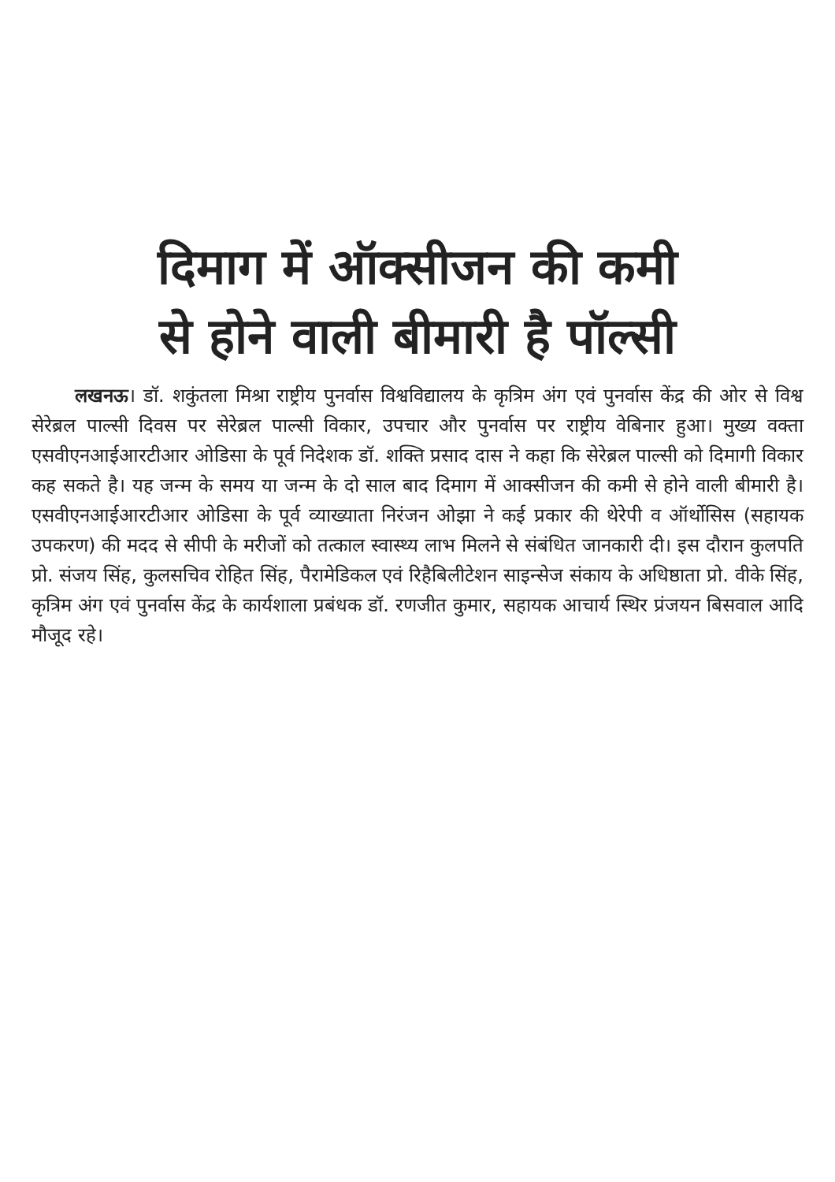दिमाग में ऑक्सीजन की कमी
से होने वाली बीमारी है पॉल्सी
लखनऊ। डॉ. शकुंतला मिश्रा राष्ट्रीय पुनर्वास विश्वविद्यालय के कृत्रिम अंग एवं पुनर्वास केंद्र की ओर से विश्व सेरेब्रल पाल्सी दिवस पर सेरेब्रल पाल्सी विकार, उपचार और पुनर्वास पर राष्ट्रीय वेबिनार हुआ। मुख्य वक्ता एसवीएनआईआरटीआर ओडिसा के पूर्व निदेशक डॉ. शक्ति प्रसाद दास ने कहा कि सेरेब्रल पाल्सी को दिमागी विकार कह सकते है। यह जन्म के समय या जन्म के दो साल बाद दिमाग में आक्सीजन की कमी से होने वाली बीमारी है। एसवीएनआईआरटीआर ओडिसा के पूर्व व्याख्याता निरंजन ओझा ने कई प्रकार की थेरेपी व ऑर्थोसिस (सहायक उपकरण) की मदद से सीपी के मरीजों को तत्काल स्वास्थ्य लाभ मिलने से संबंधित जानकारी दी। इस दौरान कुलपति प्रो. संजय सिंह, कुलसचिव रोहित सिंह, पैरामेडिकल एवं रिहैबिलीटेशन साइन्सेज संकाय के अधिष्ठाता प्रो. वीके सिंह, कृत्रिम अंग एवं पुनर्वास केंद्र के कार्यशाला प्रबंधक डॉ. रणजीत कुमार, सहायक आचार्य स्थिर प्रंजयन बिसवाल आदि मौजूद रहे।